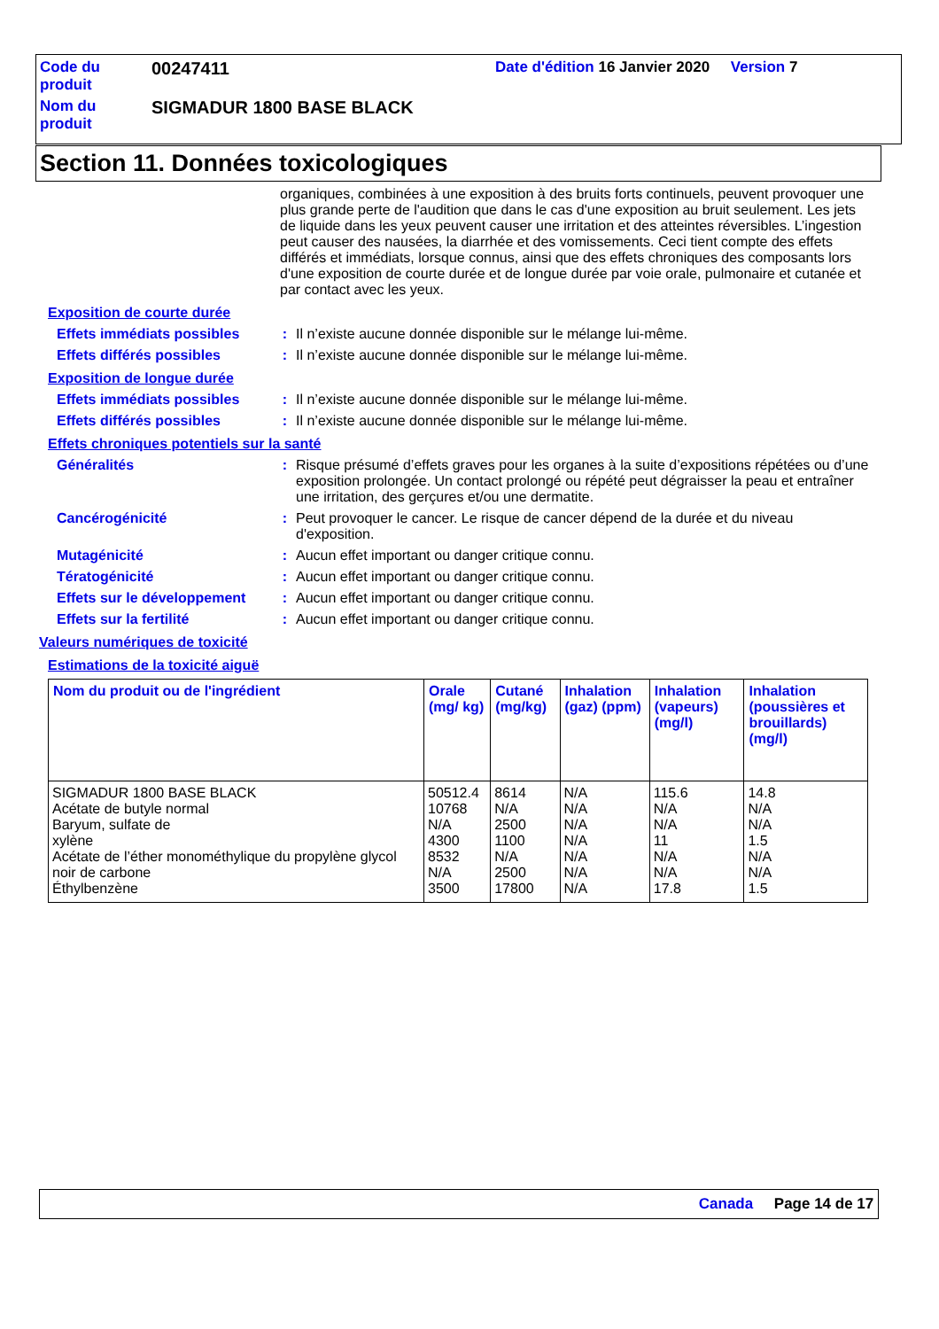| Code du produit | 00247411 | Date d'édition 16 Janvier 2020 Version 7 |
| Nom du produit | SIGMADUR 1800 BASE BLACK | |
Section 11. Données toxicologiques
organiques, combinées à une exposition à des bruits forts continuels, peuvent provoquer une plus grande perte de l'audition que dans le cas d'une exposition au bruit seulement. Les jets de liquide dans les yeux peuvent causer une irritation et des atteintes réversibles. L’ingestion peut causer des nausées, la diarrhée et des vomissements. Ceci tient compte des effets différés et immédiats, lorsque connus, ainsi que des effets chroniques des composants lors d'une exposition de courte durée et de longue durée par voie orale, pulmonaire et cutanée et par contact avec les yeux.
Exposition de courte durée
Effets immédiats possibles
: Il n’existe aucune donnée disponible sur le mélange lui-même.
Effets différés possibles : Il n’existe aucune donnée disponible sur le mélange lui-même.
Exposition de longue durée
Effets immédiats possibles
: Il n’existe aucune donnée disponible sur le mélange lui-même.
Effets différés possibles : Il n’existe aucune donnée disponible sur le mélange lui-même.
Effets chroniques potentiels sur la santé
Généralités : Risque présumé d’effets graves pour les organes à la suite d’expositions répétées ou d’une exposition prolongée. Un contact prolongé ou répété peut dégraisser la peau et entraîner une irritation, des gerçures et/ou une dermatite.
Cancérogénicité : Peut provoquer le cancer. Le risque de cancer dépend de la durée et du niveau d'exposition.
Mutagénicité : Aucun effet important ou danger critique connu.
Tératogénicité : Aucun effet important ou danger critique connu.
Effets sur le développement
: Aucun effet important ou danger critique connu.
Effets sur la fertilité : Aucun effet important ou danger critique connu.
Valeurs numériques de toxicité
Estimations de la toxicité aiguë
| Nom du produit ou de l'ingrédient | Orale (mg/ kg) | Cutané (mg/kg) | Inhalation (gaz) (ppm) | Inhalation (vapeurs) (mg/l) | Inhalation (poussières et brouillards) (mg/l) |
| --- | --- | --- | --- | --- | --- |
| SIGMADUR 1800 BASE BLACK | 50512.4 | 8614 | N/A | 115.6 | 14.8 |
| Acétate de butyle normal | 10768 | N/A | N/A | N/A | N/A |
| Baryum, sulfate de | N/A | 2500 | N/A | N/A | N/A |
| xylène | 4300 | 1100 | N/A | 11 | 1.5 |
| Acétate de l’éther monométhylique du propylène glycol | 8532 | N/A | N/A | N/A | N/A |
| noir de carbone | N/A | 2500 | N/A | N/A | N/A |
| Éthylbenzène | 3500 | 17800 | N/A | 17.8 | 1.5 |
Canada Page 14 de 17